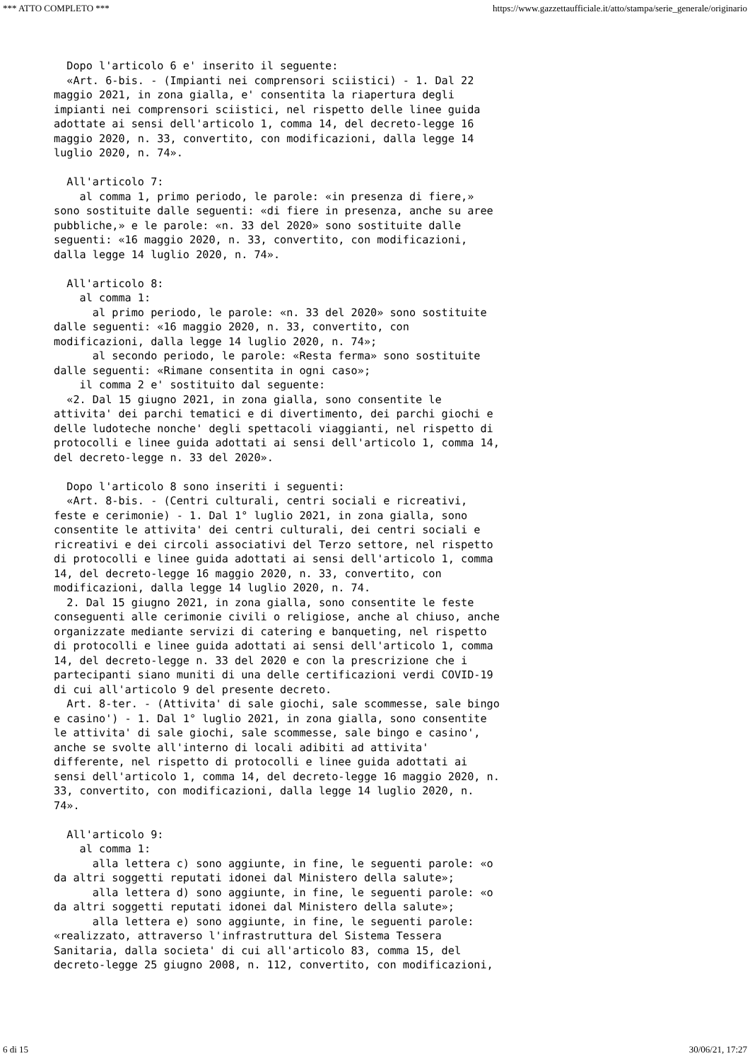*** ATTO COMPLETO *** https://www.gazzettaufficiale.it/atto/stampa/serie_generale/originario
  Dopo l'articolo 6 e' inserito il seguente:
  «Art. 6-bis. - (Impianti nei comprensori sciistici) - 1. Dal 22
maggio 2021, in zona gialla, e' consentita la riapertura degli
impianti nei comprensori sciistici, nel rispetto delle linee guida
adottate ai sensi dell'articolo 1, comma 14, del decreto-legge 16
maggio 2020, n. 33, convertito, con modificazioni, dalla legge 14
luglio 2020, n. 74».

  All'articolo 7:
    al comma 1, primo periodo, le parole: «in presenza di fiere,»
sono sostituite dalle seguenti: «di fiere in presenza, anche su aree
pubbliche,» e le parole: «n. 33 del 2020» sono sostituite dalle
seguenti: «16 maggio 2020, n. 33, convertito, con modificazioni,
dalla legge 14 luglio 2020, n. 74».

  All'articolo 8:
    al comma 1:
      al primo periodo, le parole: «n. 33 del 2020» sono sostituite
dalle seguenti: «16 maggio 2020, n. 33, convertito, con
modificazioni, dalla legge 14 luglio 2020, n. 74»;
      al secondo periodo, le parole: «Resta ferma» sono sostituite
dalle seguenti: «Rimane consentita in ogni caso»;
    il comma 2 e' sostituito dal seguente:
  «2. Dal 15 giugno 2021, in zona gialla, sono consentite le
attivita' dei parchi tematici e di divertimento, dei parchi giochi e
delle ludoteche nonche' degli spettacoli viaggianti, nel rispetto di
protocolli e linee guida adottati ai sensi dell'articolo 1, comma 14,
del decreto-legge n. 33 del 2020».

  Dopo l'articolo 8 sono inseriti i seguenti:
  «Art. 8-bis. - (Centri culturali, centri sociali e ricreativi,
feste e cerimonie) - 1. Dal 1° luglio 2021, in zona gialla, sono
consentite le attivita' dei centri culturali, dei centri sociali e
ricreativi e dei circoli associativi del Terzo settore, nel rispetto
di protocolli e linee guida adottati ai sensi dell'articolo 1, comma
14, del decreto-legge 16 maggio 2020, n. 33, convertito, con
modificazioni, dalla legge 14 luglio 2020, n. 74.
  2. Dal 15 giugno 2021, in zona gialla, sono consentite le feste
conseguenti alle cerimonie civili o religiose, anche al chiuso, anche
organizzate mediante servizi di catering e banqueting, nel rispetto
di protocolli e linee guida adottati ai sensi dell'articolo 1, comma
14, del decreto-legge n. 33 del 2020 e con la prescrizione che i
partecipanti siano muniti di una delle certificazioni verdi COVID-19
di cui all'articolo 9 del presente decreto.
  Art. 8-ter. - (Attivita' di sale giochi, sale scommesse, sale bingo
e casino') - 1. Dal 1° luglio 2021, in zona gialla, sono consentite
le attivita' di sale giochi, sale scommesse, sale bingo e casino',
anche se svolte all'interno di locali adibiti ad attivita'
differente, nel rispetto di protocolli e linee guida adottati ai
sensi dell'articolo 1, comma 14, del decreto-legge 16 maggio 2020, n.
33, convertito, con modificazioni, dalla legge 14 luglio 2020, n.
74».

  All'articolo 9:
    al comma 1:
      alla lettera c) sono aggiunte, in fine, le seguenti parole: «o
da altri soggetti reputati idonei dal Ministero della salute»;
      alla lettera d) sono aggiunte, in fine, le seguenti parole: «o
da altri soggetti reputati idonei dal Ministero della salute»;
      alla lettera e) sono aggiunte, in fine, le seguenti parole:
«realizzato, attraverso l'infrastruttura del Sistema Tessera
Sanitaria, dalla societa' di cui all'articolo 83, comma 15, del
decreto-legge 25 giugno 2008, n. 112, convertito, con modificazioni,
6 di 15 30/06/21, 17:27